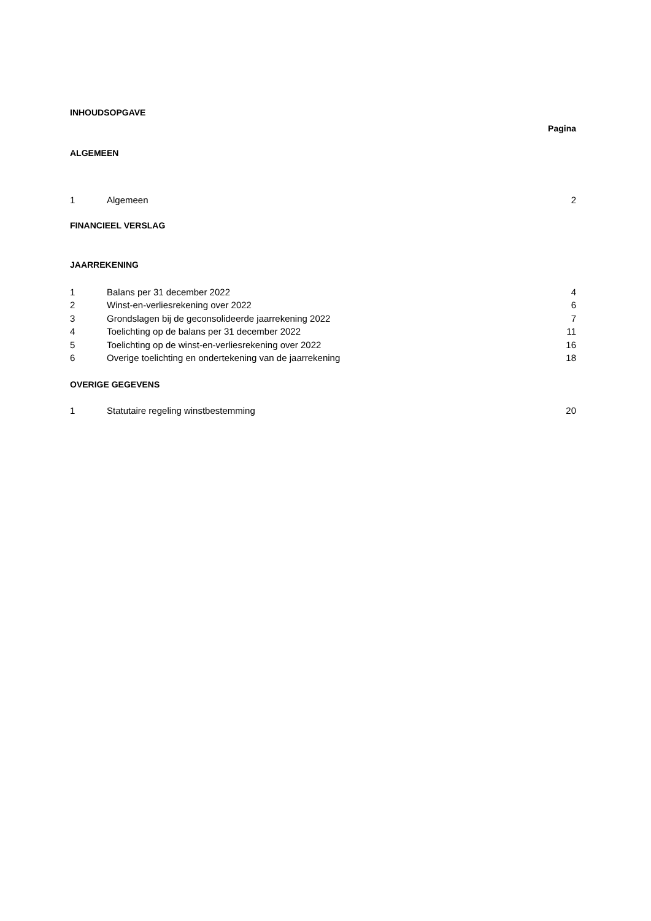INHOUDSOPGAVE
Pagina
ALGEMEEN
1 Algemeen 2
FINANCIEEL VERSLAG
JAARREKENING
1 Balans per 31 december 2022 4
2 Winst-en-verliesrekening over 2022 6
3 Grondslagen bij de geconsolideerde jaarrekening 2022 7
4 Toelichting op de balans per 31 december 2022 11
5 Toelichting op de winst-en-verliesrekening over 2022 16
6 Overige toelichting en ondertekening van de jaarrekening 18
OVERIGE GEGEVENS
1 Statutaire regeling winstbestemming 20